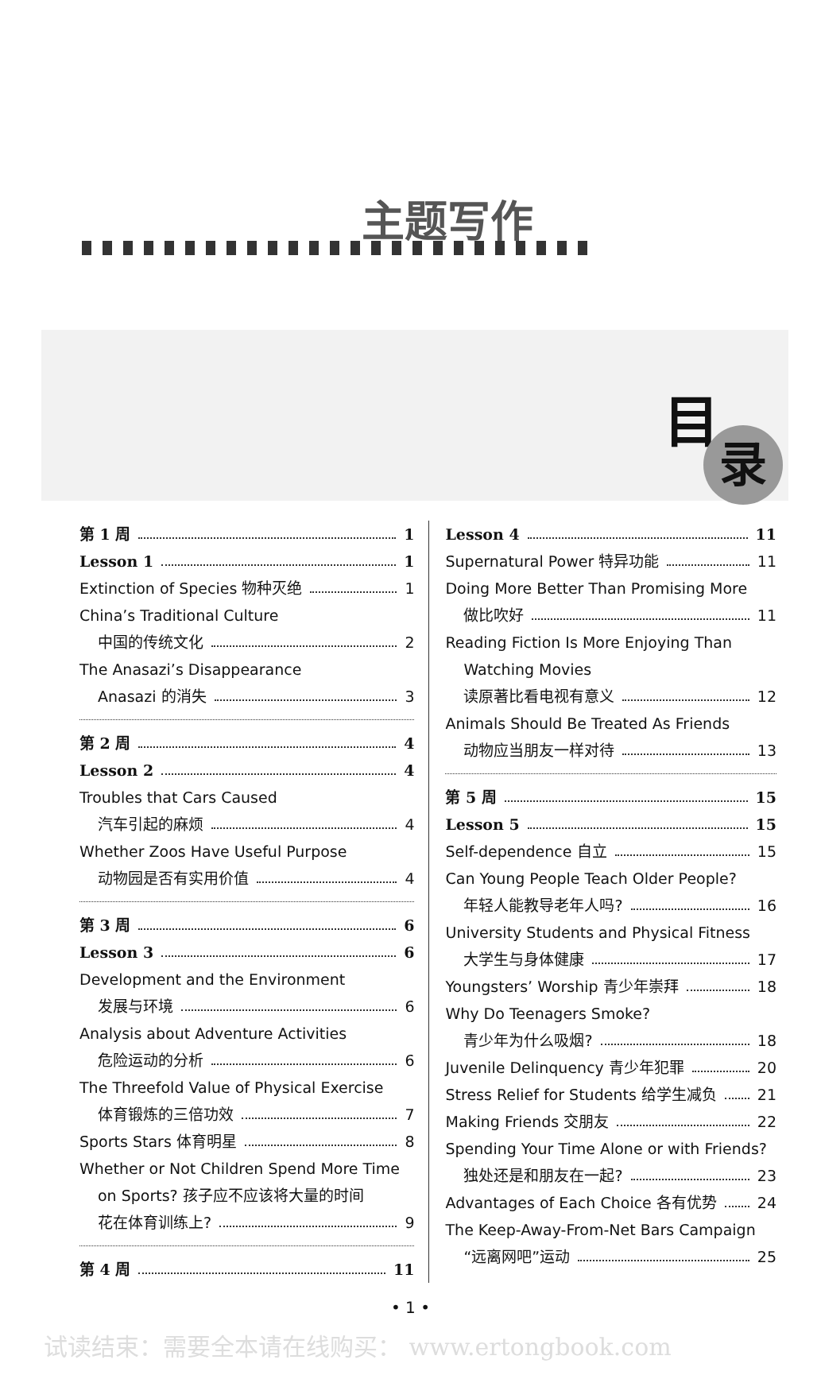主题写作
目
录
第 1 周 1
Lesson 1 1
Extinction of Species 物种灭绝 1
China’s Traditional Culture
中国的传统文化 2
The Anasazi’s Disappearance
Anasazi 的消失 3
第 2 周 4
Lesson 2 4
Troubles that Cars Caused
汽车引起的麻烦 4
Whether Zoos Have Useful Purpose
动物园是否有实用价值 4
第 3 周 6
Lesson 3 6
Development and the Environment
发展与环境 6
Analysis about Adventure Activities
危险运动的分析 6
The Threefold Value of Physical Exercise
体育锻炼的三倍功效 7
Sports Stars 体育明星 8
Whether or Not Children Spend More Time
on Sports? 孩子应不应该将大量的时间
花在体育训练上? 9
第 4 周 11
Lesson 4 11
Supernatural Power 特异功能 11
Doing More Better Than Promising More
做比吹好 11
Reading Fiction Is More Enjoying Than
Watching Movies
读原著比看电视有意义 12
Animals Should Be Treated As Friends
动物应当朋友一样对待 13
第 5 周 15
Lesson 5 15
Self-dependence 自立 15
Can Young People Teach Older People?
年轻人能教导老年人吗? 16
University Students and Physical Fitness
大学生与身体健康 17
Youngsters’ Worship 青少年崇拜 18
Why Do Teenagers Smoke?
青少年为什么吸烟? 18
Juvenile Delinquency 青少年犯罪 20
Stress Relief for Students 给学生减负 21
Making Friends 交朋友 22
Spending Your Time Alone or with Friends?
独处还是和朋友在一起? 23
Advantages of Each Choice 各有优势 24
The Keep-Away-From-Net Bars Campaign
“远离网吧”运动 25
• 1 •
试读结束：需要全本请在线购买： www.ertongbook.com